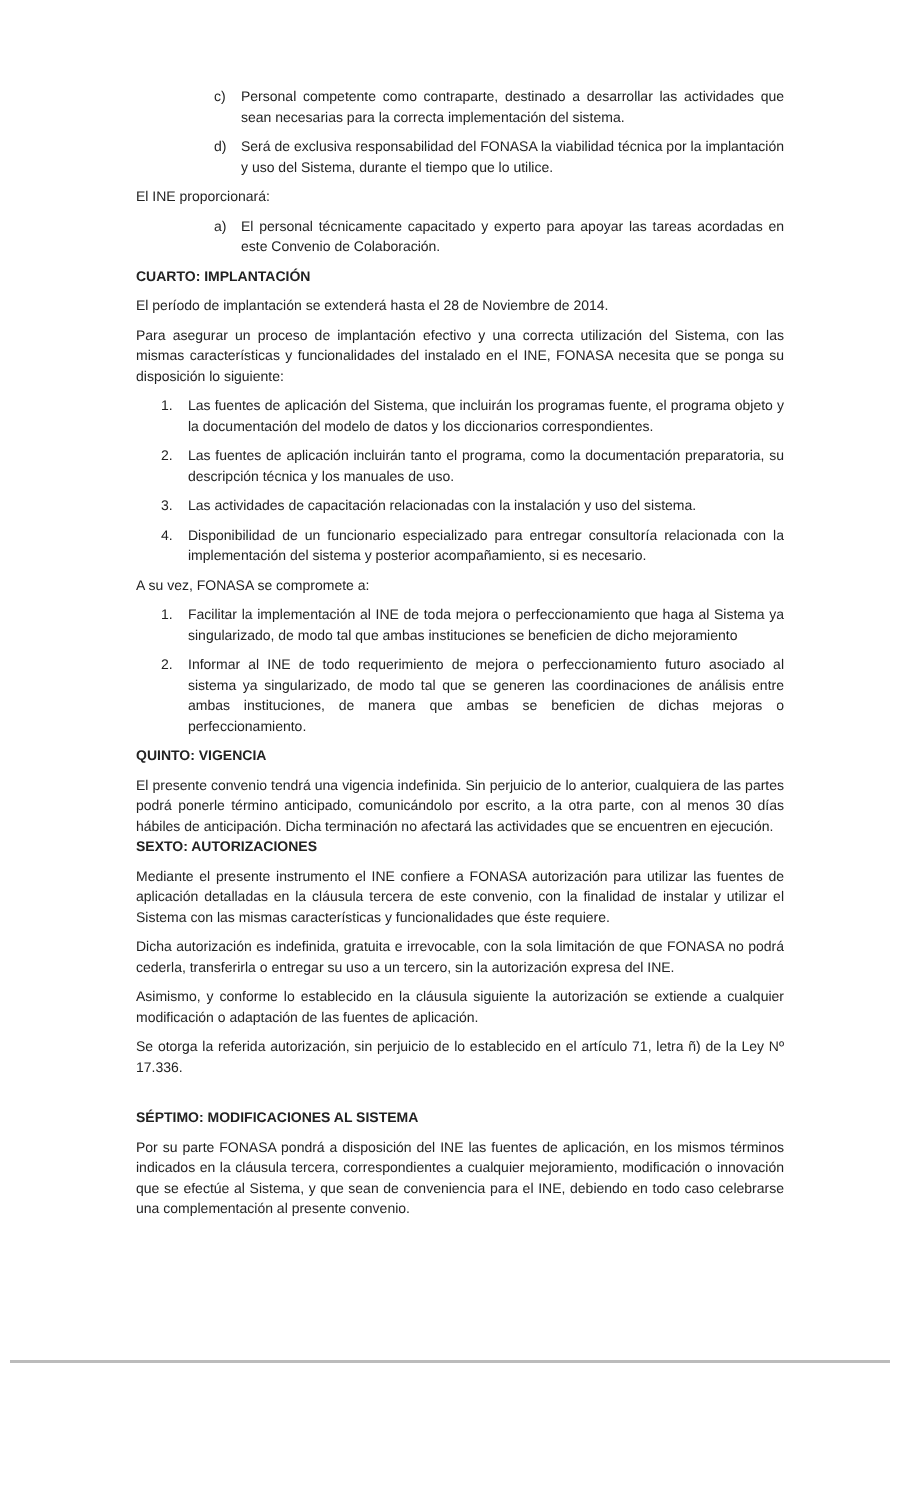c) Personal competente como contraparte, destinado a desarrollar las actividades que sean necesarias para la correcta implementación del sistema.
d) Será de exclusiva responsabilidad del FONASA la viabilidad técnica por la implantación y uso del Sistema, durante el tiempo que lo utilice.
El INE proporcionará:
a) El personal técnicamente capacitado y experto para apoyar las tareas acordadas en este Convenio de Colaboración.
CUARTO: IMPLANTACIÓN
El período de implantación se extenderá hasta el 28 de Noviembre de 2014.
Para asegurar un proceso de implantación efectivo y una correcta utilización del Sistema, con las mismas características y funcionalidades del instalado en el INE, FONASA necesita que se ponga su disposición lo siguiente:
1. Las fuentes de aplicación del Sistema, que incluirán los programas fuente, el programa objeto y la documentación del modelo de datos y los diccionarios correspondientes.
2. Las fuentes de aplicación incluirán tanto el programa, como la documentación preparatoria, su descripción técnica y los manuales de uso.
3. Las actividades de capacitación relacionadas con la instalación y uso del sistema.
4. Disponibilidad de un funcionario especializado para entregar consultoría relacionada con la implementación del sistema y posterior acompañamiento, si es necesario.
A su vez, FONASA se compromete a:
1. Facilitar la implementación al INE de toda mejora o perfeccionamiento que haga al Sistema ya singularizado, de modo tal que ambas instituciones se beneficien de dicho mejoramiento
2. Informar al INE de todo requerimiento de mejora o perfeccionamiento futuro asociado al sistema ya singularizado, de modo tal que se generen las coordinaciones de análisis entre ambas instituciones, de manera que ambas se beneficien de dichas mejoras o perfeccionamiento.
QUINTO: VIGENCIA
El presente convenio tendrá una vigencia indefinida. Sin perjuicio de lo anterior, cualquiera de las partes podrá ponerle término anticipado, comunicándolo por escrito, a la otra parte, con al menos 30 días hábiles de anticipación. Dicha terminación no afectará las actividades que se encuentren en ejecución.
SEXTO: AUTORIZACIONES
Mediante el presente instrumento el INE confiere a FONASA autorización para utilizar las fuentes de aplicación detalladas en la cláusula tercera de este convenio, con la finalidad de instalar y utilizar el Sistema con las mismas características y funcionalidades que éste requiere.
Dicha autorización es indefinida, gratuita e irrevocable, con la sola limitación de que FONASA no podrá cederla, transferirla o entregar su uso a un tercero, sin la autorización expresa del INE.
Asimismo, y conforme lo establecido en la cláusula siguiente la autorización se extiende a cualquier modificación o adaptación de las fuentes de aplicación.
Se otorga la referida autorización, sin perjuicio de lo establecido en el artículo 71, letra ñ) de la Ley Nº 17.336.
SÉPTIMO: MODIFICACIONES AL SISTEMA
Por su parte FONASA pondrá a disposición del INE las fuentes de aplicación, en los mismos términos indicados en la cláusula tercera, correspondientes a cualquier mejoramiento, modificación o innovación que se efectúe al Sistema, y que sean de conveniencia para el INE, debiendo en todo caso celebrarse una complementación al presente convenio.